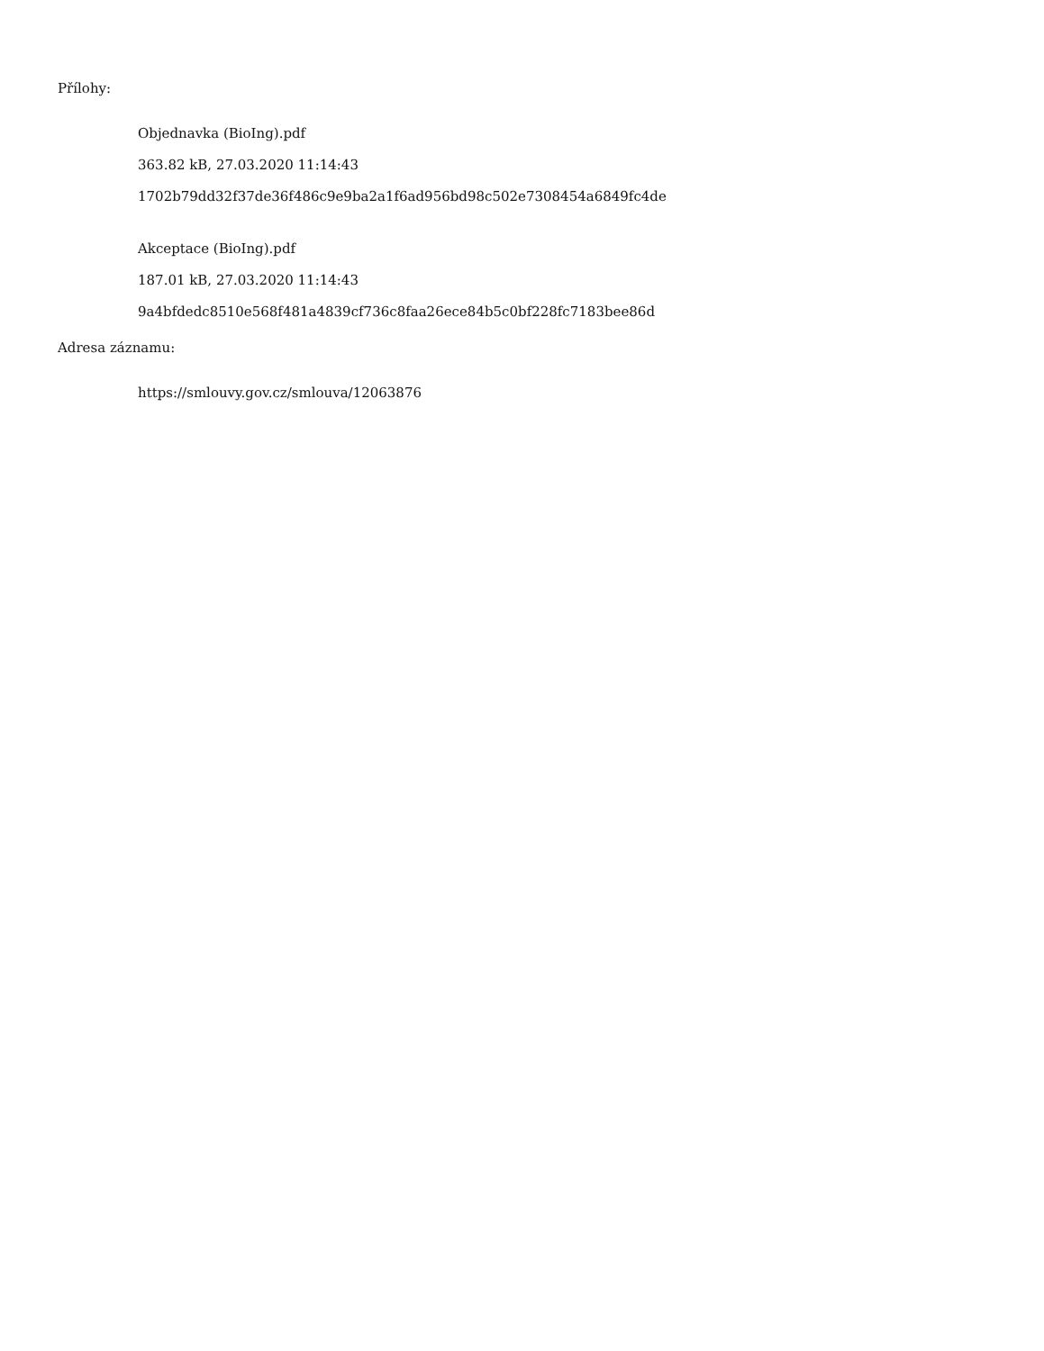Přílohy:
Objednavka (BioIng).pdf
363.82 kB, 27.03.2020 11:14:43
1702b79dd32f37de36f486c9e9ba2a1f6ad956bd98c502e7308454a6849fc4de
Akceptace (BioIng).pdf
187.01 kB, 27.03.2020 11:14:43
9a4bfdedc8510e568f481a4839cf736c8faa26ece84b5c0bf228fc7183bee86d
Adresa záznamu:
https://smlouvy.gov.cz/smlouva/12063876